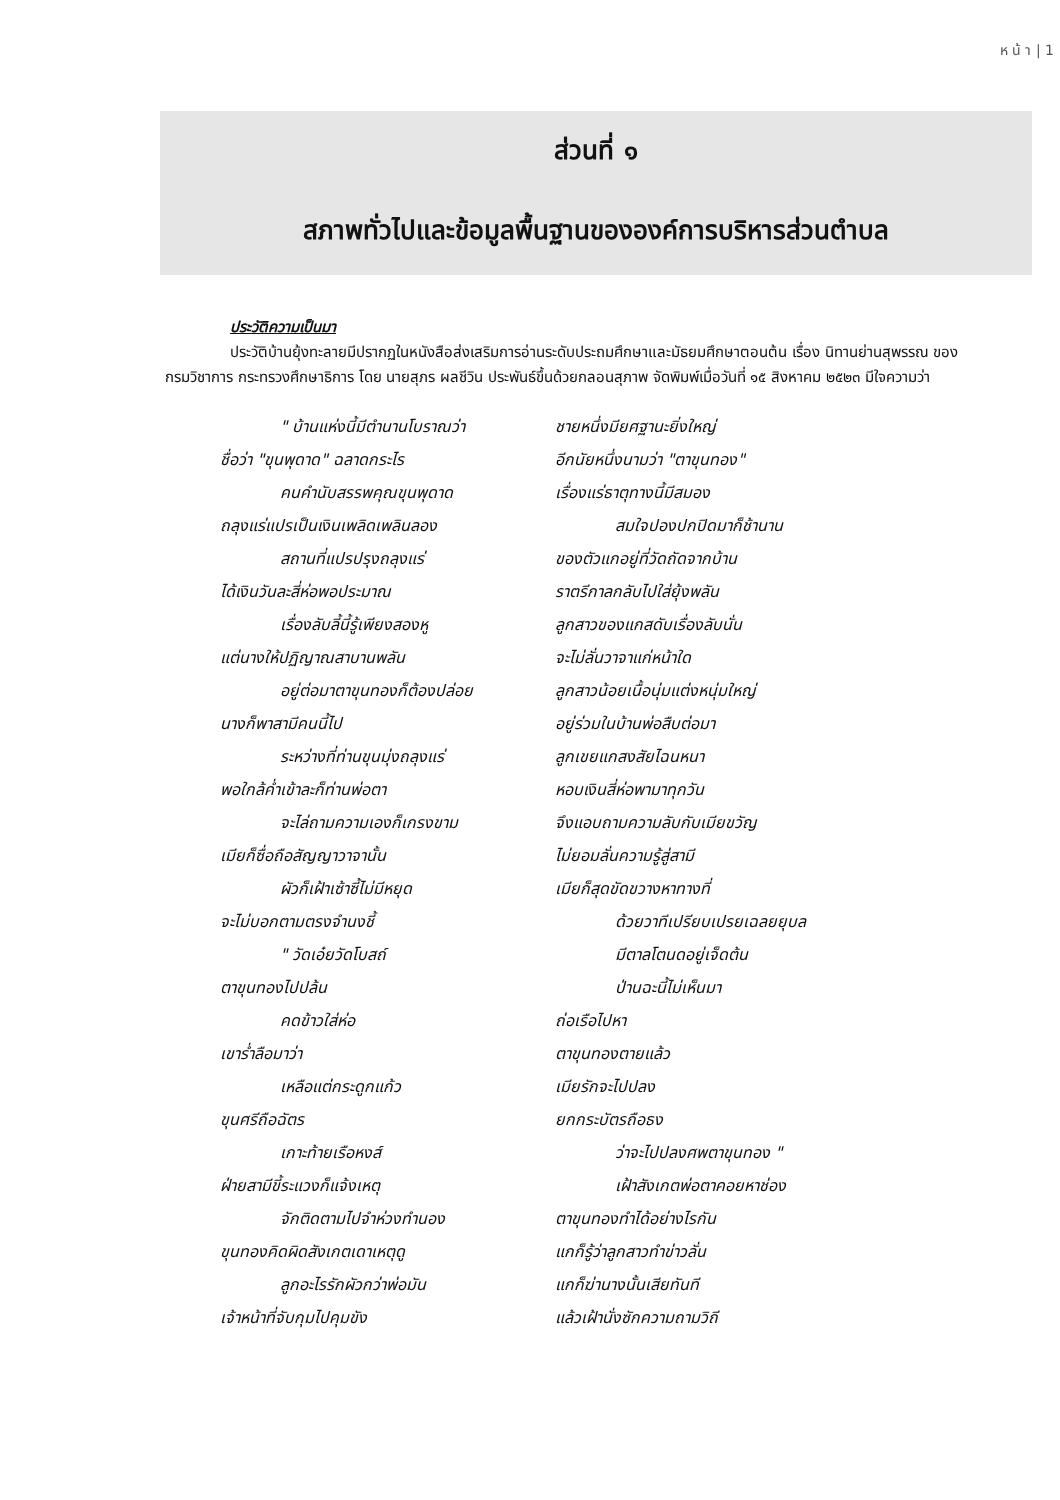ห น้ า | 1
ส่วนที่ ๑
สภาพทั่วไปและข้อมูลพื้นฐานขององค์การบริหารส่วนตำบล
ประวัติความเป็นมา
ประวัติบ้านยุ้งทะลายมีปรากฏในหนังสือส่งเสริมการอ่านระดับประถมศึกษาและมัธยมศึกษาตอนต้น เรื่อง นิทานย่านสุพรรณ ของกรมวิชาการ กระทรวงศึกษาธิการ โดย นายสุภร ผลชีวิน ประพันธ์ขึ้นด้วยกลอนสุภาพ จัดพิมพ์เมื่อวันที่ ๑๕ สิงหาคม ๒๕๒๓ มีใจความว่า
" บ้านแห่งนี้มีตำนานโบราณว่า
ชื่อว่า "ขุนพุดาด" ฉลาดกระไร
คนคำนับสรรพคุณขุนพุดาด
ถลุงแร่แปรเป็นเงินเพลิดเพลินลอง
สถานที่แปรปรุงถลุงแร่
ได้เงินวันละสี่ห่อพอประมาณ
เรื่องลับลี้นี้รู้เพียงสองหู
แต่นางให้ปฏิญาณสาบานพลัน
อยู่ต่อมาตาขุนทองก็ต้องปล่อย
นางก็พาสามีคนนี้ไป
ระหว่างที่ท่านขุนมุ่งถลุงแร่
พอใกล้ค่ำเข้าละก็ท่านพ่อตา
จะไล่ถามความเองก็เกรงขาม
เมียก็ซื่อถือสัญญาวาจานั้น
ผัวก็เฝ้าเซ้าซี้ไม่มีหยุด
จะไม่บอกตามตรงจำนงชี้
" วัดเอ๋ยวัดโบสถ์
ตาขุนทองไปปล้น
คดข้าวใส่ห่อ
เขาร่ำลือมาว่า
เหลือแต่กระดูกแก้ว
ขุนศรีถือฉัตร
เกาะท้ายเรือหงส์
ฝ่ายสามีขี้ระแวงก็แจ้งเหตุ
จักติดตามไปจำห่วงทำนอง
ขุนทองคิดผิดสังเกตเดาเหตุดู
ลูกอะไรรักผัวกว่าพ่อมัน
เจ้าหน้าที่จับกุมไปคุมขัง
ชายหนึ่งมียศฐานะยิ่งใหญ่
อีกนัยหนึ่งนามว่า "ตาขุนทอง"
เรื่องแร่ธาตุทางนี้มีสมอง
สมใจปองปกปิดมาก็ช้านาน
ของตัวแกอยู่ที่วัดถัดจากบ้าน
ราตรีกาลกลับไปใส่ยุ้งพลัน
ลูกสาวของแกสดับเรื่องลับนั่น
จะไม่ลั่นวาจาแก่หน้าใด
ลูกสาวน้อยเนื้อนุ่มแต่งหนุ่มใหญ่
อยู่ร่วมในบ้านพ่อสืบต่อมา
ลูกเขยแกสงสัยไฉนหนา
หอบเงินสี่ห่อพามาทุกวัน
จึงแอบถามความลับกับเมียขวัญ
ไม่ยอมลั่นความรู้สู่สามี
เมียก็สุดขัดขวางหาทางที่
ด้วยวาทีเปรียบเปรยเฉลยยุบล
มีตาลโตนดอยู่เจ็ดต้น
ป่านฉะนี้ไม่เห็นมา
ถ่อเรือไปหา
ตาขุนทองตายแล้ว
เมียรักจะไปปลง
ยกกระบัตรถือธง
ว่าจะไปปลงศพตาขุนทอง "
เฝ้าสังเกตพ่อตาคอยหาช่อง
ตาขุนทองทำได้อย่างไรกัน
แกก็รู้ว่าลูกสาวทำข่าวลั่น
แกก็ฆ่านางนั้นเสียทันที
แล้วเฝ้านั่งซักความถามวิถี